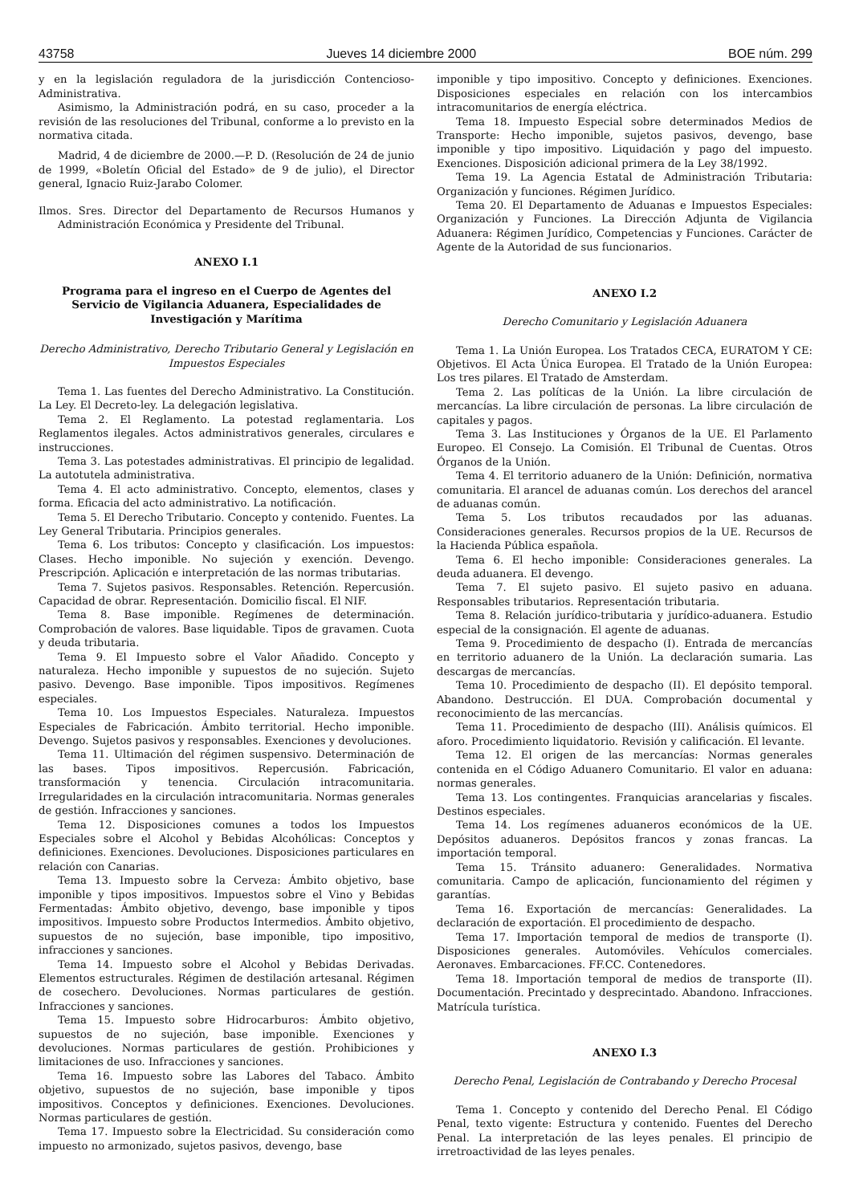43758 Jueves 14 diciembre 2000 BOE núm. 299
y en la legislación reguladora de la jurisdicción Contencioso-Administrativa.
Asimismo, la Administración podrá, en su caso, proceder a la revisión de las resoluciones del Tribunal, conforme a lo previsto en la normativa citada.
Madrid, 4 de diciembre de 2000.—P. D. (Resolución de 24 de junio de 1999, «Boletín Oficial del Estado» de 9 de julio), el Director general, Ignacio Ruiz-Jarabo Colomer.
Ilmos. Sres. Director del Departamento de Recursos Humanos y Administración Económica y Presidente del Tribunal.
ANEXO I.1
Programa para el ingreso en el Cuerpo de Agentes del Servicio de Vigilancia Aduanera, Especialidades de Investigación y Marítima
Derecho Administrativo, Derecho Tributario General y Legislación en Impuestos Especiales
Tema 1. Las fuentes del Derecho Administrativo. La Constitución. La Ley. El Decreto-ley. La delegación legislativa.
Tema 2. El Reglamento. La potestad reglamentaria. Los Reglamentos ilegales. Actos administrativos generales, circulares e instrucciones.
Tema 3. Las potestades administrativas. El principio de legalidad. La autotutela administrativa.
Tema 4. El acto administrativo. Concepto, elementos, clases y forma. Eficacia del acto administrativo. La notificación.
Tema 5. El Derecho Tributario. Concepto y contenido. Fuentes. La Ley General Tributaria. Principios generales.
Tema 6. Los tributos: Concepto y clasificación. Los impuestos: Clases. Hecho imponible. No sujeción y exención. Devengo. Prescripción. Aplicación e interpretación de las normas tributarias.
Tema 7. Sujetos pasivos. Responsables. Retención. Repercusión. Capacidad de obrar. Representación. Domicilio fiscal. El NIF.
Tema 8. Base imponible. Regímenes de determinación. Comprobación de valores. Base liquidable. Tipos de gravamen. Cuota y deuda tributaria.
Tema 9. El Impuesto sobre el Valor Añadido. Concepto y naturaleza. Hecho imponible y supuestos de no sujeción. Sujeto pasivo. Devengo. Base imponible. Tipos impositivos. Regímenes especiales.
Tema 10. Los Impuestos Especiales. Naturaleza. Impuestos Especiales de Fabricación. Ámbito territorial. Hecho imponible. Devengo. Sujetos pasivos y responsables. Exenciones y devoluciones.
Tema 11. Ultimación del régimen suspensivo. Determinación de las bases. Tipos impositivos. Repercusión. Fabricación, transformación y tenencia. Circulación intracomunitaria. Irregularidades en la circulación intracomunitaria. Normas generales de gestión. Infracciones y sanciones.
Tema 12. Disposiciones comunes a todos los Impuestos Especiales sobre el Alcohol y Bebidas Alcohólicas: Conceptos y definiciones. Exenciones. Devoluciones. Disposiciones particulares en relación con Canarias.
Tema 13. Impuesto sobre la Cerveza: Ámbito objetivo, base imponible y tipos impositivos. Impuestos sobre el Vino y Bebidas Fermentadas: Ámbito objetivo, devengo, base imponible y tipos impositivos. Impuesto sobre Productos Intermedios. Ámbito objetivo, supuestos de no sujeción, base imponible, tipo impositivo, infracciones y sanciones.
Tema 14. Impuesto sobre el Alcohol y Bebidas Derivadas. Elementos estructurales. Régimen de destilación artesanal. Régimen de cosechero. Devoluciones. Normas particulares de gestión. Infracciones y sanciones.
Tema 15. Impuesto sobre Hidrocarburos: Ámbito objetivo, supuestos de no sujeción, base imponible. Exenciones y devoluciones. Normas particulares de gestión. Prohibiciones y limitaciones de uso. Infracciones y sanciones.
Tema 16. Impuesto sobre las Labores del Tabaco. Ámbito objetivo, supuestos de no sujeción, base imponible y tipos impositivos. Conceptos y definiciones. Exenciones. Devoluciones. Normas particulares de gestión.
Tema 17. Impuesto sobre la Electricidad. Su consideración como impuesto no armonizado, sujetos pasivos, devengo, base
imponible y tipo impositivo. Concepto y definiciones. Exenciones. Disposiciones especiales en relación con los intercambios intracomunitarios de energía eléctrica.
Tema 18. Impuesto Especial sobre determinados Medios de Transporte: Hecho imponible, sujetos pasivos, devengo, base imponible y tipo impositivo. Liquidación y pago del impuesto. Exenciones. Disposición adicional primera de la Ley 38/1992.
Tema 19. La Agencia Estatal de Administración Tributaria: Organización y funciones. Régimen Jurídico.
Tema 20. El Departamento de Aduanas e Impuestos Especiales: Organización y Funciones. La Dirección Adjunta de Vigilancia Aduanera: Régimen Jurídico, Competencias y Funciones. Carácter de Agente de la Autoridad de sus funcionarios.
ANEXO I.2
Derecho Comunitario y Legislación Aduanera
Tema 1. La Unión Europea. Los Tratados CECA, EURATOM Y CE: Objetivos. El Acta Única Europea. El Tratado de la Unión Europea: Los tres pilares. El Tratado de Amsterdam.
Tema 2. Las políticas de la Unión. La libre circulación de mercancías. La libre circulación de personas. La libre circulación de capitales y pagos.
Tema 3. Las Instituciones y Órganos de la UE. El Parlamento Europeo. El Consejo. La Comisión. El Tribunal de Cuentas. Otros Órganos de la Unión.
Tema 4. El territorio aduanero de la Unión: Definición, normativa comunitaria. El arancel de aduanas común. Los derechos del arancel de aduanas común.
Tema 5. Los tributos recaudados por las aduanas. Consideraciones generales. Recursos propios de la UE. Recursos de la Hacienda Pública española.
Tema 6. El hecho imponible: Consideraciones generales. La deuda aduanera. El devengo.
Tema 7. El sujeto pasivo. El sujeto pasivo en aduana. Responsables tributarios. Representación tributaria.
Tema 8. Relación jurídico-tributaria y jurídico-aduanera. Estudio especial de la consignación. El agente de aduanas.
Tema 9. Procedimiento de despacho (I). Entrada de mercancías en territorio aduanero de la Unión. La declaración sumaria. Las descargas de mercancías.
Tema 10. Procedimiento de despacho (II). El depósito temporal. Abandono. Destrucción. El DUA. Comprobación documental y reconocimiento de las mercancías.
Tema 11. Procedimiento de despacho (III). Análisis químicos. El aforo. Procedimiento liquidatorio. Revisión y calificación. El levante.
Tema 12. El origen de las mercancías: Normas generales contenida en el Código Aduanero Comunitario. El valor en aduana: normas generales.
Tema 13. Los contingentes. Franquicias arancelarias y fiscales. Destinos especiales.
Tema 14. Los regímenes aduaneros económicos de la UE. Depósitos aduaneros. Depósitos francos y zonas francas. La importación temporal.
Tema 15. Tránsito aduanero: Generalidades. Normativa comunitaria. Campo de aplicación, funcionamiento del régimen y garantías.
Tema 16. Exportación de mercancías: Generalidades. La declaración de exportación. El procedimiento de despacho.
Tema 17. Importación temporal de medios de transporte (I). Disposiciones generales. Automóviles. Vehículos comerciales. Aeronaves. Embarcaciones. FF.CC. Contenedores.
Tema 18. Importación temporal de medios de transporte (II). Documentación. Precintado y desprecintado. Abandono. Infracciones. Matrícula turística.
ANEXO I.3
Derecho Penal, Legislación de Contrabando y Derecho Procesal
Tema 1. Concepto y contenido del Derecho Penal. El Código Penal, texto vigente: Estructura y contenido. Fuentes del Derecho Penal. La interpretación de las leyes penales. El principio de irretroactividad de las leyes penales.